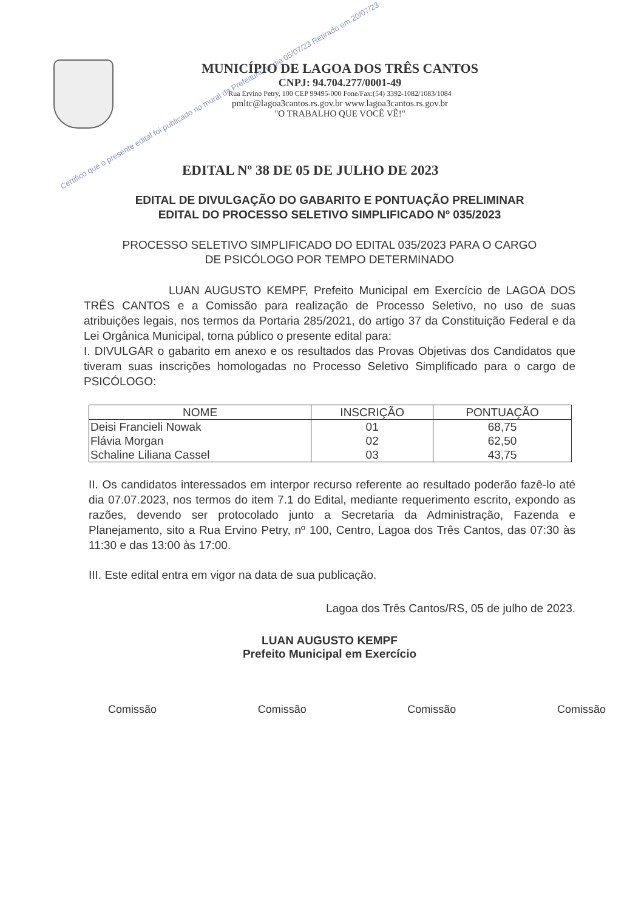Certifico que o presente edital foi publicado no mural da Prefeitura no dia 05/07/23 Retirado em 20/07/23
MUNICÍPIO DE LAGOA DOS TRÊS CANTOS
CNPJ: 94.704.277/0001-49
Rua Ervino Petry, 100 CEP 99495-000 Fone/Fax:(54) 3392-1082/1083/1084
pmltc@lagoa3cantos.rs.gov.br www.lagoa3cantos.rs.gov.br
"O TRABALHO QUE VOCÊ VÊ!"
EDITAL Nº 38 DE 05 DE JULHO DE 2023
EDITAL DE DIVULGAÇÃO DO GABARITO E PONTUAÇÃO PRELIMINAR
EDITAL DO PROCESSO SELETIVO SIMPLIFICADO Nº 035/2023
PROCESSO SELETIVO SIMPLIFICADO DO EDITAL 035/2023 PARA O CARGO
DE PSICÓLOGO POR TEMPO DETERMINADO
LUAN AUGUSTO KEMPF, Prefeito Municipal em Exercício de LAGOA DOS TRÊS CANTOS e a Comissão para realização de Processo Seletivo, no uso de suas atribuições legais, nos termos da Portaria 285/2021, do artigo 37 da Constituição Federal e da Lei Orgânica Municipal, torna público o presente edital para:
I. DIVULGAR o gabarito em anexo e os resultados das Provas Objetivas dos Candidatos que tiveram suas inscrições homologadas no Processo Seletivo Simplificado para o cargo de PSICÓLOGO:
| NOME | INSCRIÇÃO | PONTUAÇÃO |
| --- | --- | --- |
| Deisi Francieli Nowak | 01 | 68,75 |
| Flávia Morgan | 02 | 62,50 |
| Schaline Liliana Cassel | 03 | 43,75 |
II. Os candidatos interessados em interpor recurso referente ao resultado poderão fazê-lo até dia 07.07.2023, nos termos do item 7.1 do Edital, mediante requerimento escrito, expondo as razões, devendo ser protocolado junto a Secretaria da Administração, Fazenda e Planejamento, sito a Rua Ervino Petry, nº 100, Centro, Lagoa dos Três Cantos, das 07:30 às 11:30 e das 13:00 às 17:00.
III. Este edital entra em vigor na data de sua publicação.
Lagoa dos Três Cantos/RS, 05 de julho de 2023.
LUAN AUGUSTO KEMPF
Prefeito Municipal em Exercício
Comissão Comissão Comissão Comissão